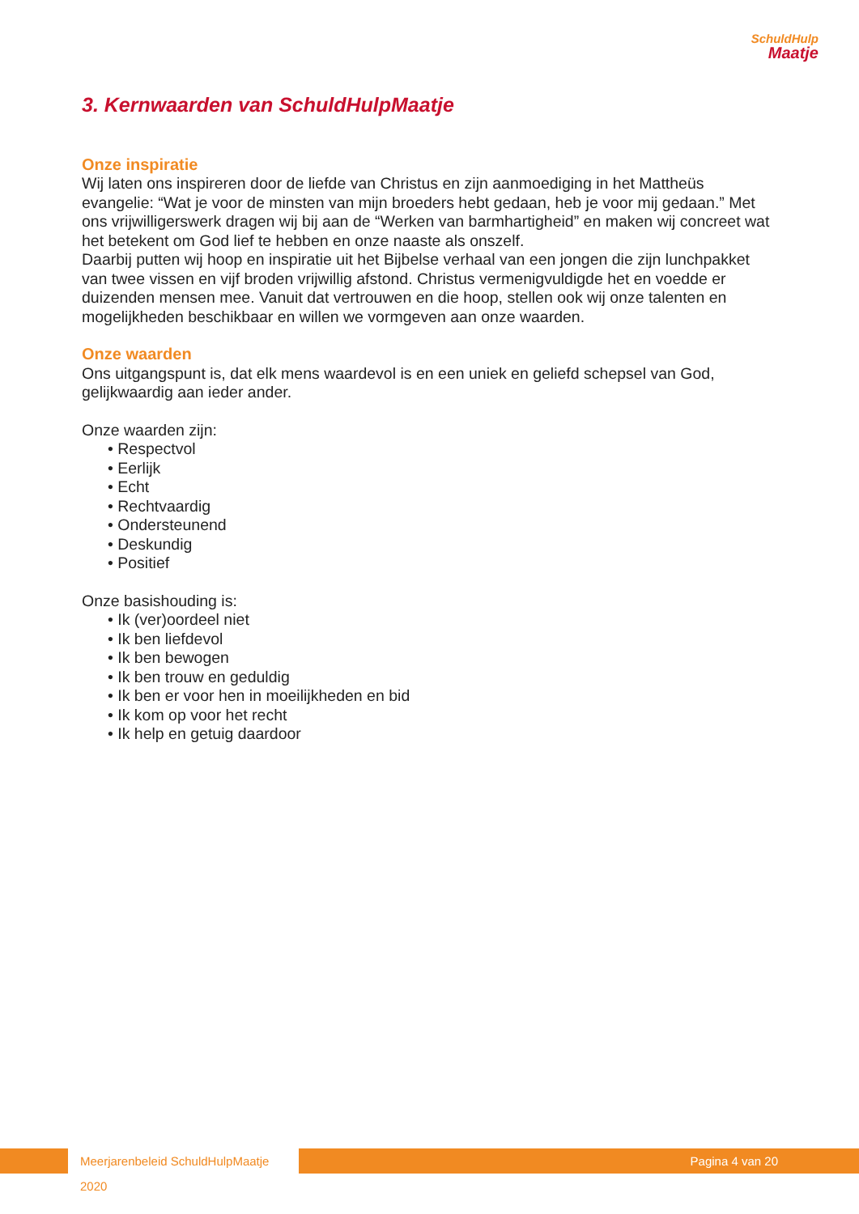SchuldHulp
Maatje
3. Kernwaarden van SchuldHulpMaatje
Onze inspiratie
Wij laten ons inspireren door de liefde van Christus en zijn aanmoediging in het Mattheüs evangelie: “Wat je voor de minsten van mijn broeders hebt gedaan, heb je voor mij gedaan.” Met ons vrijwilligerswerk dragen wij bij aan de “Werken van barmhartigheid” en maken wij concreet wat het betekent om God lief te hebben en onze naaste als onszelf.
Daarbij putten wij hoop en inspiratie uit het Bijbelse verhaal van een jongen die zijn lunchpakket van twee vissen en vijf broden vrijwillig afstond. Christus vermenigvuldigde het en voedde er duizenden mensen mee. Vanuit dat vertrouwen en die hoop, stellen ook wij onze talenten en mogelijkheden beschikbaar en willen we vormgeven aan onze waarden.
Onze waarden
Ons uitgangspunt is, dat elk mens waardevol is en een uniek en geliefd schepsel van God, gelijkwaardig aan ieder ander.
Onze waarden zijn:
• Respectvol
• Eerlijk
• Echt
• Rechtvaardig
• Ondersteunend
• Deskundig
• Positief
Onze basishouding is:
• Ik (ver)oordeel niet
• Ik ben liefdevol
• Ik ben bewogen
• Ik ben trouw en geduldig
• Ik ben er voor hen in moeilijkheden en bid
• Ik kom op voor het recht
• Ik help en getuig daardoor
Meerjarenbeleid SchuldHulpMaatje 2020
Pagina 4 van 20